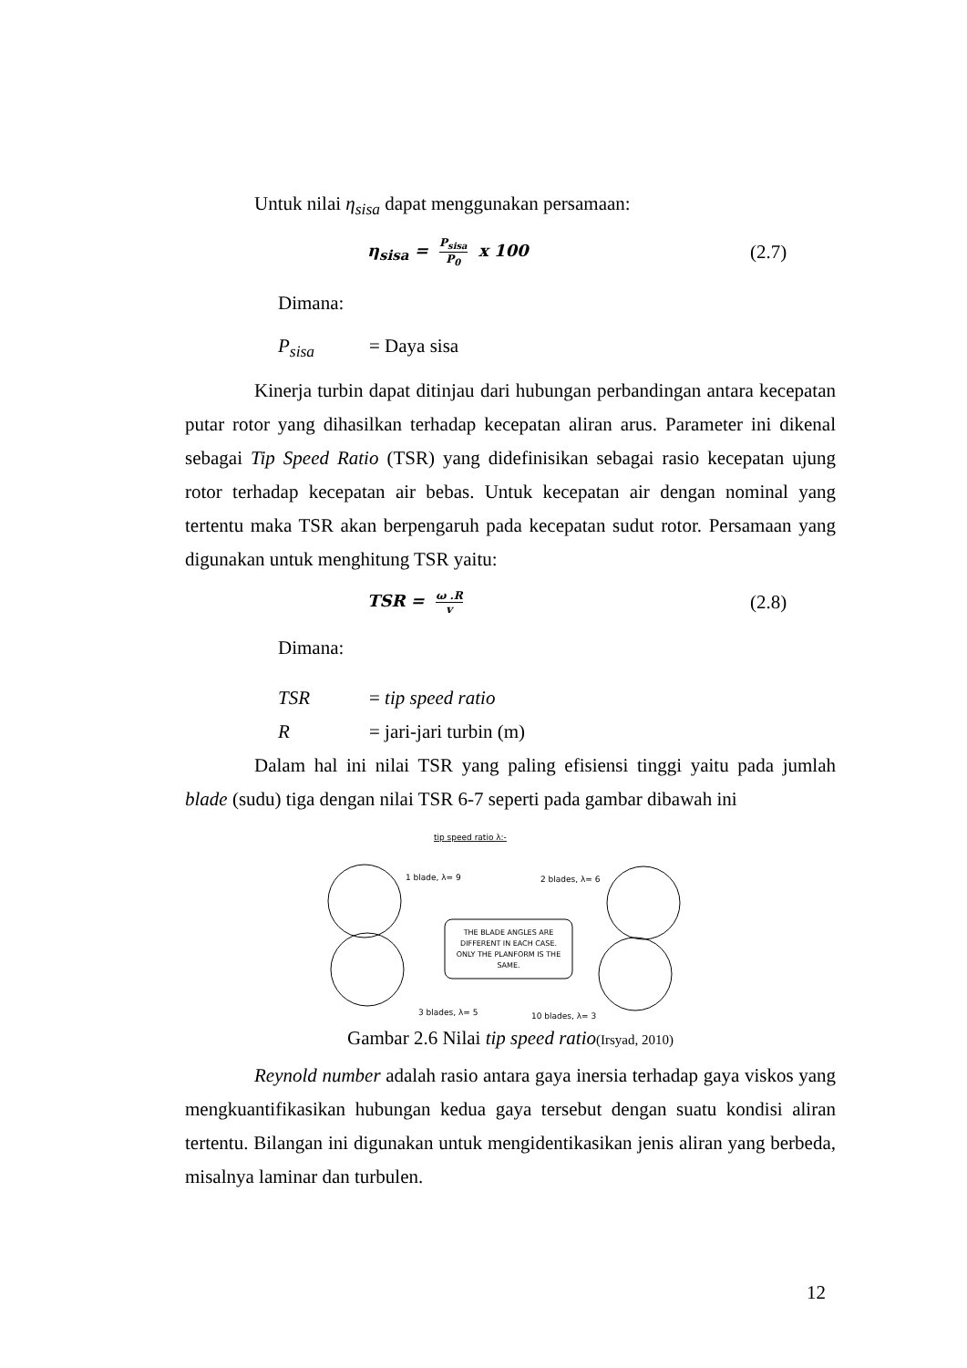Untuk nilai η<sub>sisa</sub> dapat menggunakan persamaan:
η<sub>sisa</sub> = P<sub>sisa</sub> P<sub>0</sub> x 100
(2.7)
Dimana:
P<sub>sisa</sub> = Daya sisa
Kinerja turbin dapat ditinjau dari hubungan perbandingan antara kecepatan putar rotor yang dihasilkan terhadap kecepatan aliran arus. Parameter ini dikenal sebagai Tip Speed Ratio (TSR) yang didefinisikan sebagai rasio kecepatan ujung rotor terhadap kecepatan air bebas. Untuk kecepatan air dengan nominal yang tertentu maka TSR akan berpengaruh pada kecepatan sudut rotor. Persamaan yang digunakan untuk menghitung TSR yaitu:
TSR = ω .R v
(2.8)
Dimana:
TSR = tip speed ratio
R = jari-jari turbin (m)
Dalam hal ini nilai TSR yang paling efisiensi tinggi yaitu pada jumlah blade (sudu) tiga dengan nilai TSR 6-7 seperti pada gambar dibawah ini
tip speed ratio λ:-
1 blade, λ= 9
3 blades, λ= 5
2 blades, λ= 6
10 blades, λ= 3
THE BLADE ANGLES ARE
DIFFERENT IN EACH CASE.
ONLY THE PLANFORM IS THE
SAME.
Gambar 2.6 Nilai tip speed ratio(Irsyad, 2010)
Reynold number adalah rasio antara gaya inersia terhadap gaya viskos yang mengkuantifikasikan hubungan kedua gaya tersebut dengan suatu kondisi aliran tertentu. Bilangan ini digunakan untuk mengidentikasikan jenis aliran yang berbeda, misalnya laminar dan turbulen.
12